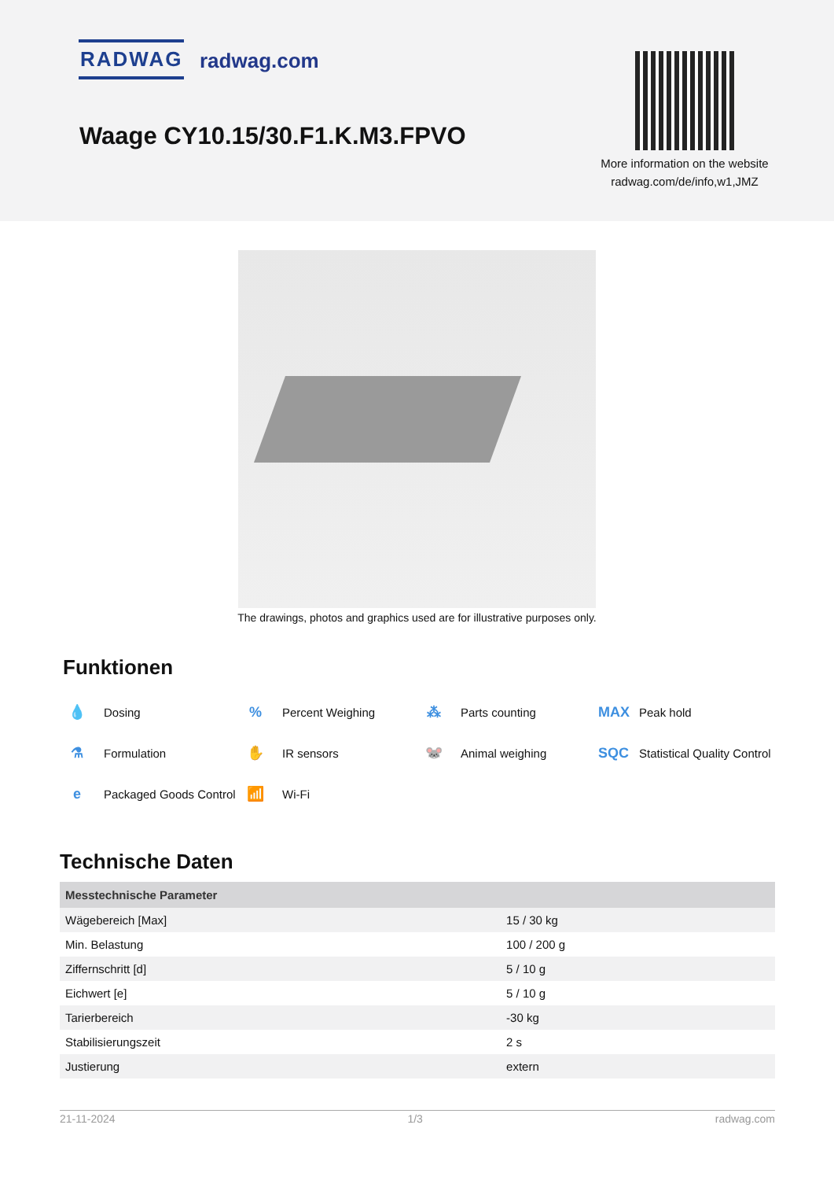RADWAG radwag.com
Waage CY10.15/30.F1.K.M3.FPVO
More information on the website radwag.com/de/info,w1,JMZ
The drawings, photos and graphics used are for illustrative purposes only.
Funktionen
💧 Dosing
% Percent Weighing
⁂ Parts counting
MAX Peak hold
⚗ Formulation
✋ IR sensors
🐭 Animal weighing
SQC Statistical Quality Control
e Packaged Goods Control
📶 Wi-Fi
Technische Daten
| Messtechnische Parameter | |
| --- | --- |
| Wägebereich [Max] | 15 / 30 kg |
| Min. Belastung | 100 / 200 g |
| Ziffernschritt [d] | 5 / 10 g |
| Eichwert [e] | 5 / 10 g |
| Tarierbereich | -30 kg |
| Stabilisierungszeit | 2 s |
| Justierung | extern |
21-11-2024 1/3 radwag.com